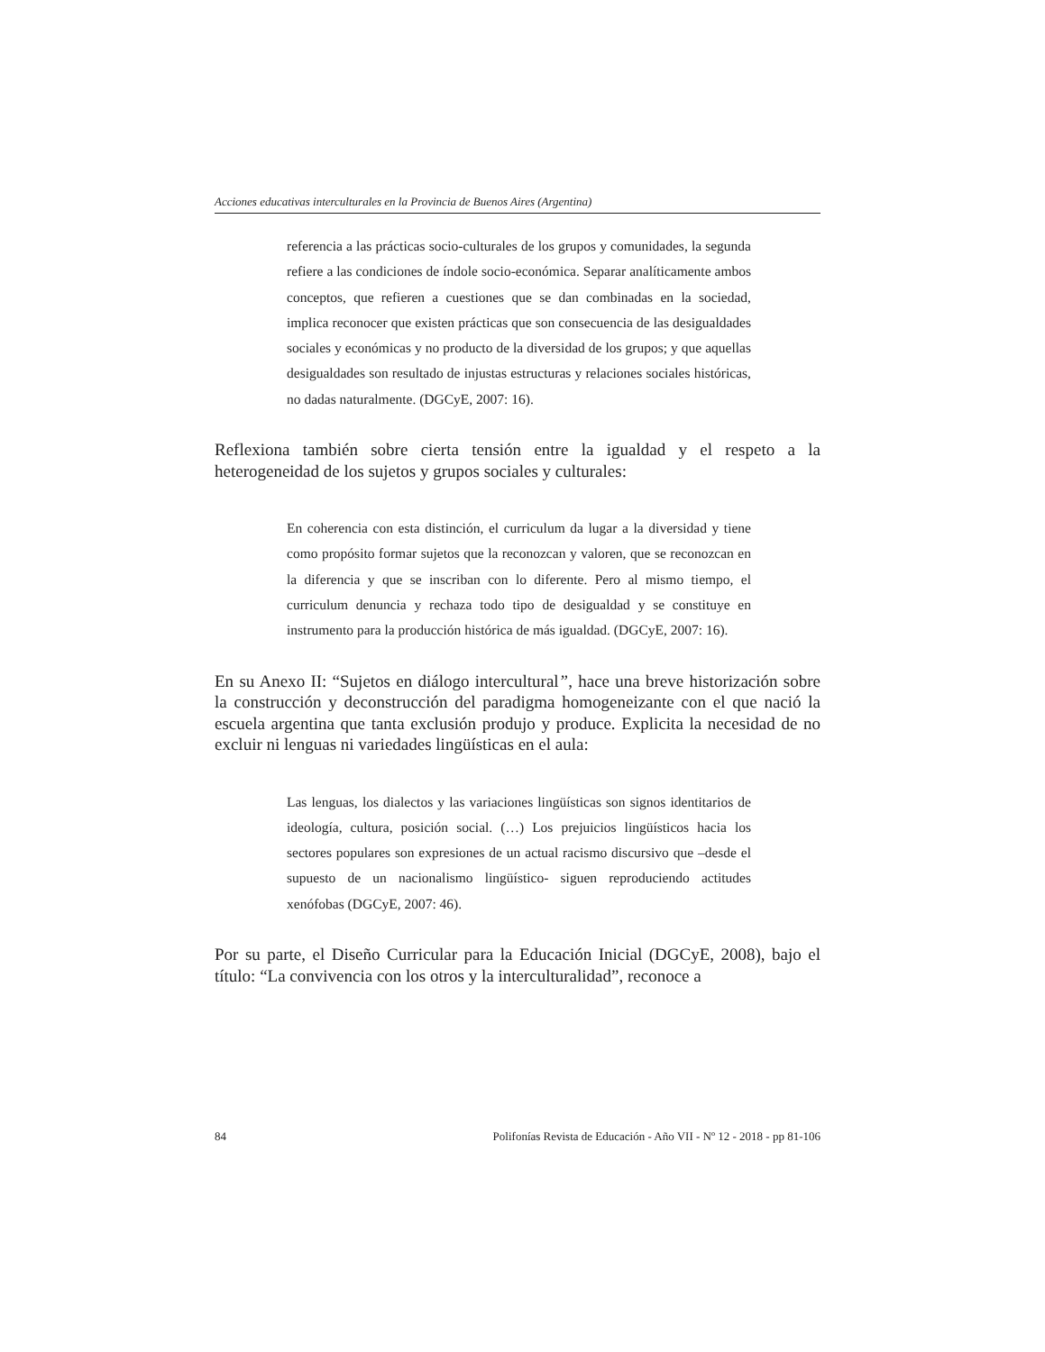Acciones educativas interculturales en la Provincia de Buenos Aires (Argentina)
referencia a las prácticas socio-culturales de los grupos y comunidades, la segunda refiere a las condiciones de índole socio-económica. Separar analíticamente ambos conceptos, que refieren a cuestiones que se dan combinadas en la sociedad, implica reconocer que existen prácticas que son consecuencia de las desigualdades sociales y económicas y no producto de la diversidad de los grupos; y que aquellas desigualdades son resultado de injustas estructuras y relaciones sociales históricas, no dadas naturalmente. (DGCyE, 2007: 16).
Reflexiona también sobre cierta tensión entre la igualdad y el respeto a la heterogeneidad de los sujetos y grupos sociales y culturales:
En coherencia con esta distinción, el curriculum da lugar a la diversidad y tiene como propósito formar sujetos que la reconozcan y valoren, que se reconozcan en la diferencia y que se inscriban con lo diferente. Pero al mismo tiempo, el curriculum denuncia y rechaza todo tipo de desigualdad y se constituye en instrumento para la producción histórica de más igualdad. (DGCyE, 2007: 16).
En su Anexo II: “Sujetos en diálogo intercultural”, hace una breve historización sobre la construcción y deconstrucción del paradigma homogeneizante con el que nació la escuela argentina que tanta exclusión produjo y produce. Explicita la necesidad de no excluir ni lenguas ni variedades lingüísticas en el aula:
Las lenguas, los dialectos y las variaciones lingüísticas son signos identitarios de ideología, cultura, posición social. (…) Los prejuicios lingüísticos hacia los sectores populares son expresiones de un actual racismo discursivo que –desde el supuesto de un nacionalismo lingüístico- siguen reproduciendo actitudes xenófobas (DGCyE, 2007: 46).
Por su parte, el Diseño Curricular para la Educación Inicial (DGCyE, 2008), bajo el título: “La convivencia con los otros y la interculturalidad”, reconoce a
84 Polifonías Revista de Educación - Año VII - Nº 12 - 2018 - pp 81-106